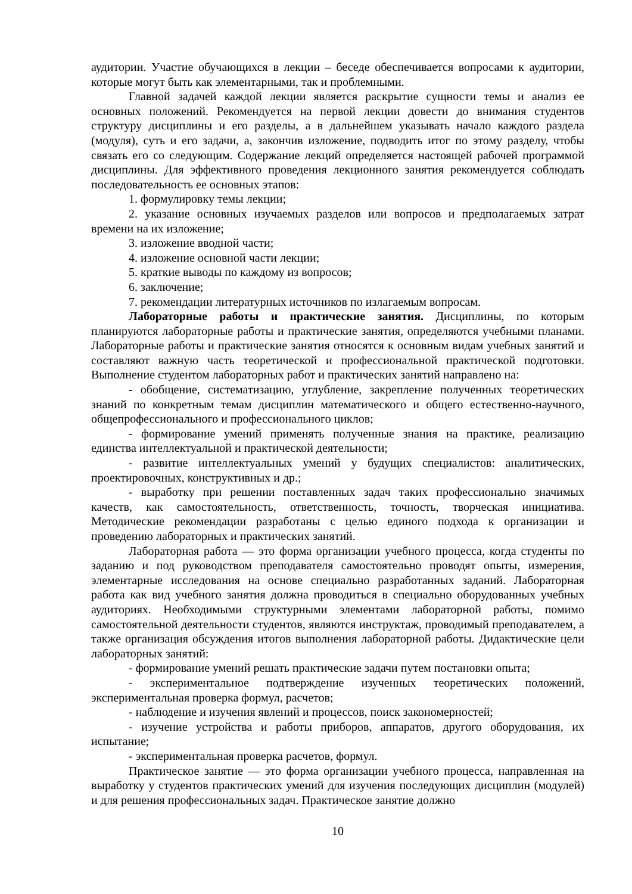аудитории. Участие обучающихся в лекции – беседе обеспечивается вопросами к аудитории, которые могут быть как элементарными, так и проблемными.
Главной задачей каждой лекции является раскрытие сущности темы и анализ ее основных положений. Рекомендуется на первой лекции довести до внимания студентов структуру дисциплины и его разделы, а в дальнейшем указывать начало каждого раздела (модуля), суть и его задачи, а, закончив изложение, подводить итог по этому разделу, чтобы связать его со следующим. Содержание лекций определяется настоящей рабочей программой дисциплины. Для эффективного проведения лекционного занятия рекомендуется соблюдать последовательность ее основных этапов:
1. формулировку темы лекции;
2. указание основных изучаемых разделов или вопросов и предполагаемых затрат времени на их изложение;
3. изложение вводной части;
4. изложение основной части лекции;
5. краткие выводы по каждому из вопросов;
6. заключение;
7. рекомендации литературных источников по излагаемым вопросам.
Лабораторные работы и практические занятия. Дисциплины, по которым планируются лабораторные работы и практические занятия, определяются учебными планами. Лабораторные работы и практические занятия относятся к основным видам учебных занятий и составляют важную часть теоретической и профессиональной практической подготовки. Выполнение студентом лабораторных работ и практических занятий направлено на:
- обобщение, систематизацию, углубление, закрепление полученных теоретических знаний по конкретным темам дисциплин математического и общего естественно-научного, общепрофессионального и профессионального циклов;
- формирование умений применять полученные знания на практике, реализацию единства интеллектуальной и практической деятельности;
- развитие интеллектуальных умений у будущих специалистов: аналитических, проектировочных, конструктивных и др.;
- выработку при решении поставленных задач таких профессионально значимых качеств, как самостоятельность, ответственность, точность, творческая инициатива. Методические рекомендации разработаны с целью единого подхода к организации и проведению лабораторных и практических занятий.
Лабораторная работа — это форма организации учебного процесса, когда студенты по заданию и под руководством преподавателя самостоятельно проводят опыты, измерения, элементарные исследования на основе специально разработанных заданий. Лабораторная работа как вид учебного занятия должна проводиться в специально оборудованных учебных аудиториях. Необходимыми структурными элементами лабораторной работы, помимо самостоятельной деятельности студентов, являются инструктаж, проводимый преподавателем, а также организация обсуждения итогов выполнения лабораторной работы. Дидактические цели лабораторных занятий:
- формирование умений решать практические задачи путем постановки опыта;
- экспериментальное подтверждение изученных теоретических положений, экспериментальная проверка формул, расчетов;
- наблюдение и изучения явлений и процессов, поиск закономерностей;
- изучение устройства и работы приборов, аппаратов, другого оборудования, их испытание;
- экспериментальная проверка расчетов, формул.
Практическое занятие — это форма организации учебного процесса, направленная на выработку у студентов практических умений для изучения последующих дисциплин (модулей) и для решения профессиональных задач. Практическое занятие должно
10